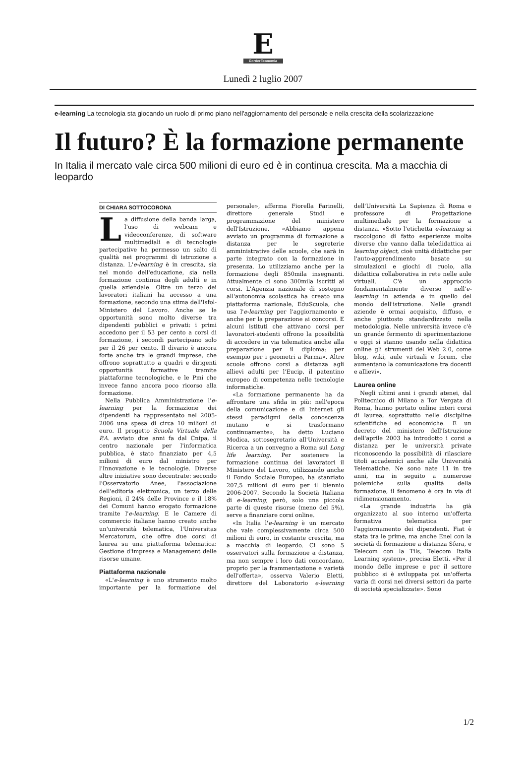E
CorrierEconomia
Lunedì 2 luglio 2007
e-learning La tecnologia sta giocando un ruolo di primo piano nell'aggiornamento del personale e nella crescita della scolarizzazione
Il futuro? È la formazione permanente
In Italia il mercato vale circa 500 milioni di euro ed è in continua crescita. Ma a macchia di leopardo
DI CHIARA SOTTOCORONA
La diffusione della banda larga, l'uso di webcam e videoconferenze, di software multimediali e di tecnologie partecipative ha permesso un salto di qualità nei programmi di istruzione a distanza. L'e-learning è in crescita, sia nel mondo dell'educazione, sia nella formazione continua degli adulti e in quella aziendale. Oltre un terzo dei lavoratori italiani ha accesso a una formazione, secondo una stima dell'Isfol-Ministero del Lavoro. Anche se le opportunità sono molto diverse tra dipendenti pubblici e privati: i primi accedono per il 53 per cento a corsi di formazione, i secondi partecipano solo per il 26 per cento. Il divario è ancora forte anche tra le grandi imprese, che offrono soprattutto a quadri e dirigenti opportunità formative tramite piattaforme tecnologiche, e le Pmi che invece fanno ancora poco ricorso alla formazione.
Nella Pubblica Amministrazione l'e-learning per la formazione dei dipendenti ha rappresentato nel 2005-2006 una spesa di circa 10 milioni di euro. Il progetto Scuola Virtuale della P.A. avviato due anni fa dal Cnipa, il centro nazionale per l'informatica pubblica, è stato finanziato per 4,5 milioni di euro dal ministro per l'Innovazione e le tecnologie. Diverse altre iniziative sono decentrate: secondo l'Osservatorio Anee, l'associazione dell'editoria elettronica, un terzo delle Regioni, il 24% delle Province e il 18% dei Comuni hanno erogato formazione tramite l'e-learning. E le Camere di commercio italiane hanno creato anche un'università telematica, l'Universitas Mercatorum, che offre due corsi di laurea su una piattaforma telematica: Gestione d'impresa e Management delle risorse umane.
Piattaforma nazionale
«L'e-learning è uno strumento molto importante per la formazione del personale», afferma Fiorella Farinelli, direttore generale Studi e programmazione del ministero dell'Istruzione. «Abbiamo appena avviato un programma di formazione a distanza per le segreterie amministrative delle scuole, che sarà in parte integrato con la formazione in presenza. Lo utilizziamo anche per la formazione degli 850mila insegnanti. Attualmente ci sono 300mila iscritti ai corsi. L'Agenzia nazionale di sostegno all'autonomia scolastica ha creato una piattaforma nazionale, EduScuola, che usa l'e-learning per l'aggiornamento e anche per la preparazione ai concorsi. E alcuni istituti che attivano corsi per lavoratori-studenti offrono la possibilità di accedere in via telematica anche alla preparazione per il diploma: per esempio per i geometri a Parma». Altre scuole offrono corsi a distanza agli allievi adulti per l'Eucip, il patentino europeo di competenza nelle tecnologie informatiche.
«La formazione permanente ha da affrontare una sfida in più: nell'epoca della comunicazione e di Internet gli stessi paradigmi della conoscenza mutano e si trasformano continuamente», ha detto Luciano Modica, sottosegretario all'Università e Ricerca a un convegno a Roma sul Long life learning. Per sostenere la formazione continua dei lavoratori il Ministero del Lavoro, utilizzando anche il Fondo Sociale Europeo, ha stanziato 207,5 milioni di euro per il biennio 2006-2007. Secondo la Società Italiana di e-learning, però, solo una piccola parte di queste risorse (meno del 5%), serve a finanziare corsi online.
«In Italia l'e-learning è un mercato che vale complessivamente circa 500 milioni di euro, in costante crescita, ma a macchia di leopardo. Ci sono 5 osservatori sulla formazione a distanza, ma non sempre i loro dati concordano, proprio per la frammentazione e varietà dell'offerta», osserva Valerio Eletti, direttore del Laboratorio e-learning dell'Università La Sapienza di Roma e professore di Progettazione multimediale per la formazione a distanza. «Sotto l'etichetta e-learning si raccolgono di fatto esperienze molte diverse che vanno dalla teledidattica ai learning object, cioè unità didattiche per l'auto-apprendimento basate su simulazioni e giochi di ruolo, alla didattica collaborativa in rete nelle aule virtuali. C'è un approccio fondamentalmente diverso nell'e-learning in azienda e in quello del mondo dell'istruzione. Nelle grandi aziende è ormai acquisito, diffuso, e anche piuttosto standardizzato nella metodologia. Nelle università invece c'è un grande fermento di sperimentazione e oggi si stanno usando nella didattica online gli strumenti del Web 2.0, come blog, wiki, aule virtuali e forum, che aumentano la comunicazione tra docenti e allievi».
Laurea online
Negli ultimi anni i grandi atenei, dal Politecnico di Milano a Tor Vergata di Roma, hanno portato online interi corsi di laurea, soprattutto nelle discipline scientifiche ed economiche. E un decreto del ministero dell'Istruzione dell'aprile 2003 ha introdotto i corsi a distanza per le università private riconoscendo la possibilità di rilasciare titoli accademici anche alle Università Telematiche. Ne sono nate 11 in tre anni, ma in seguito a numerose polemiche sulla qualità della formazione, il fenomeno è ora in via di ridimensionamento.
«La grande industria ha già organizzato al suo interno un'offerta formativa telematica per l'aggiornamento dei dipendenti. Fiat è stata tra le prime, ma anche Enel con la società di formazione a distanza Sfera, e Telecom con la Tils, Telecom Italia Learning system», precisa Eletti. «Per il mondo delle imprese e per il settore pubblico si è sviluppata poi un'offerta varia di corsi nei diversi settori da parte di società specializzate». Sono
1/2